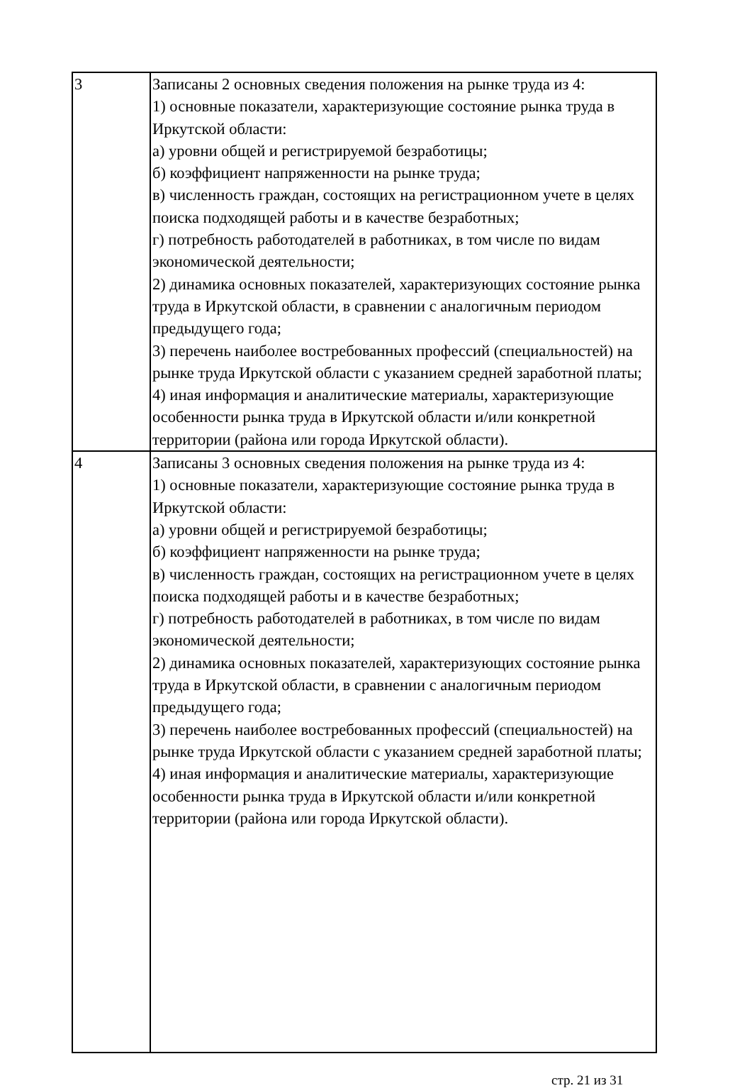| 3 | Записаны 2 основных сведения положения на рынке труда из 4: 1) основные показатели, характеризующие состояние рынка труда в Иркутской области: а) уровни общей и регистрируемой безработицы; б) коэффициент напряженности на рынке труда; в) численность граждан, состоящих на регистрационном учете в целях поиска подходящей работы и в качестве безработных; г) потребность работодателей в работниках, в том числе по видам экономической деятельности; 2) динамика основных показателей, характеризующих состояние рынка труда в Иркутской области, в сравнении с аналогичным периодом предыдущего года; 3) перечень наиболее востребованных профессий (специальностей) на рынке труда Иркутской области с указанием средней заработной платы; 4) иная информация и аналитические материалы, характеризующие особенности рынка труда в Иркутской области и/или конкретной территории (района или города Иркутской области). |
| 4 | Записаны 3 основных сведения положения на рынке труда из 4: 1) основные показатели, характеризующие состояние рынка труда в Иркутской области: а) уровни общей и регистрируемой безработицы; б) коэффициент напряженности на рынке труда; в) численность граждан, состоящих на регистрационном учете в целях поиска подходящей работы и в качестве безработных; г) потребность работодателей в работниках, в том числе по видам экономической деятельности; 2) динамика основных показателей, характеризующих состояние рынка труда в Иркутской области, в сравнении с аналогичным периодом предыдущего года; 3) перечень наиболее востребованных профессий (специальностей) на рынке труда Иркутской области с указанием средней заработной платы; 4) иная информация и аналитические материалы, характеризующие особенности рынка труда в Иркутской области и/или конкретной территории (района или города Иркутской области). |
стр. 21 из 31